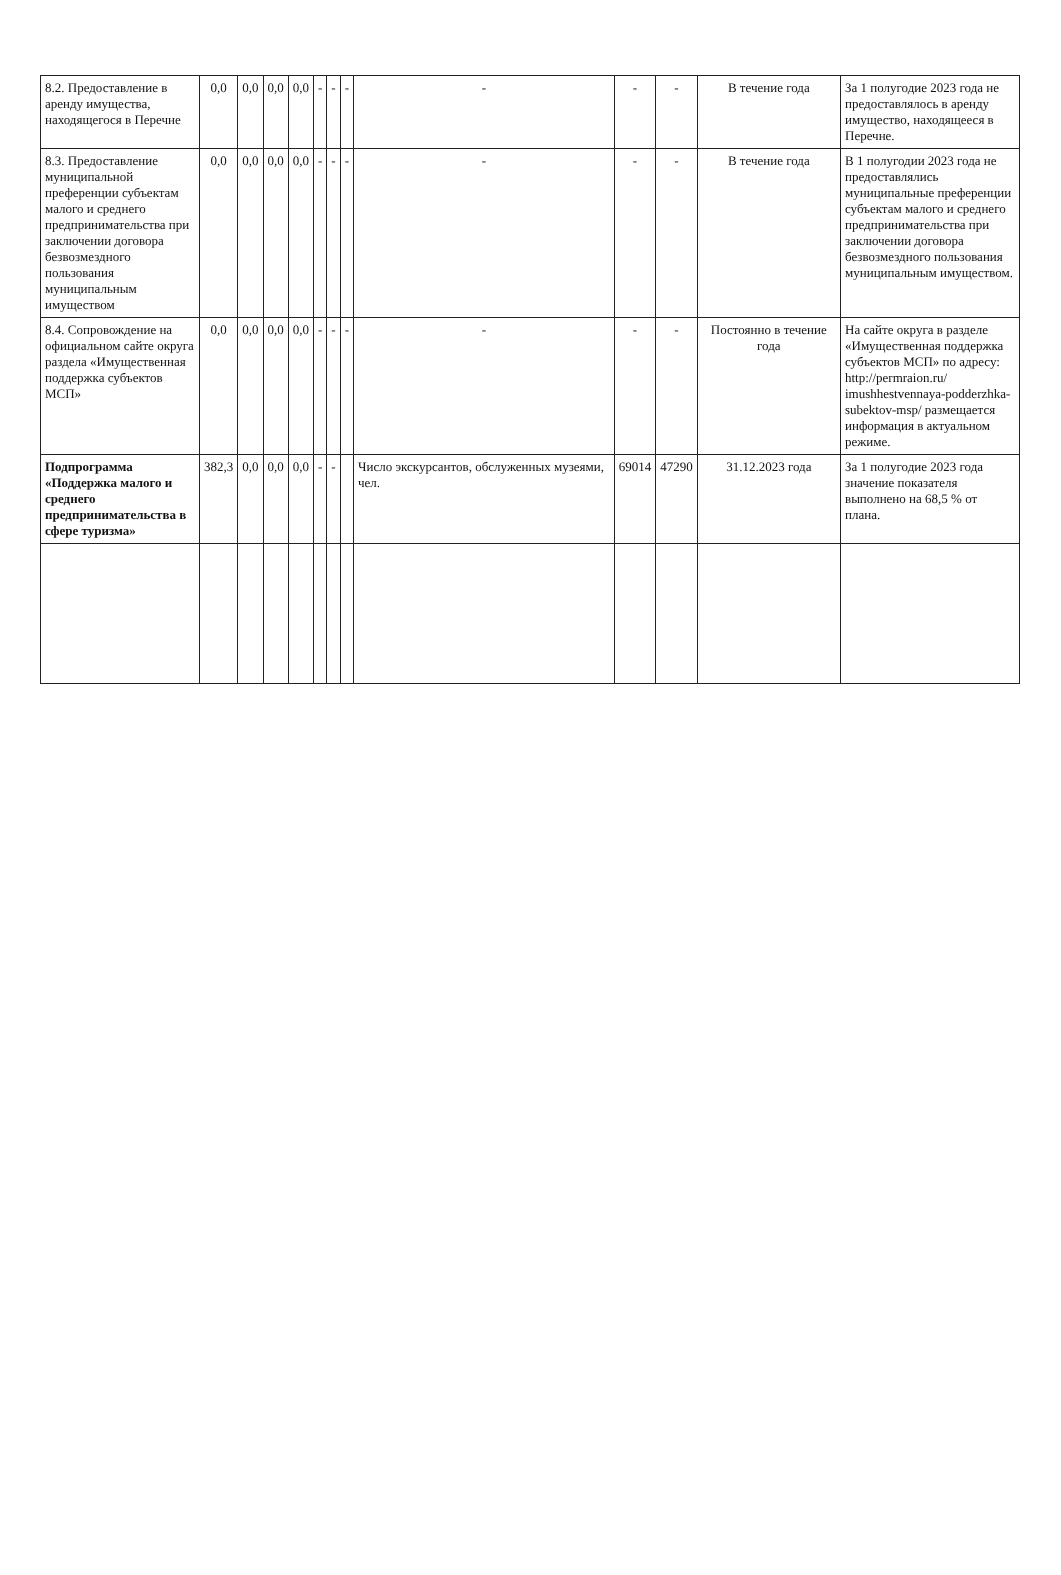| 8.2. Предоставление в аренду имущества, находящегося в Перечне | 0,0 | 0,0 | 0,0 | 0,0 | - | - | - | - | - | - | В течение года | За 1 полугодие 2023 года не предоставлялось в аренду имущество, находящееся в Перечне. |
| 8.3. Предоставление муниципальной преференции субъектам малого и среднего предпринимательства при заключении договора безвозмездного пользования муниципальным имуществом | 0,0 | 0,0 | 0,0 | 0,0 | - | - | - | - | - | - | В течение года | В 1 полугодии 2023 года не предоставлялись муниципальные преференции субъектам малого и среднего предпринимательства при заключении договора безвозмездного пользования муниципальным имуществом. |
| 8.4. Сопровождение на официальном сайте округа раздела «Имущественная поддержка субъектов МСП» | 0,0 | 0,0 | 0,0 | 0,0 | - | - | - | - | - | - | Постоянно в течение года | На сайте округа в разделе «Имущественная поддержка субъектов МСП» по адресу: http://permraion.ru/ imushhestvennaya-podderzhka-subektov-msp/ размещается информация в актуальном режиме. |
| Подпрограмма «Поддержка малого и среднего предпринимательства в сфере туризма» | 382,3 | 0,0 | 0,0 | 0,0 | - | - | | Число экскурсантов, обслуженных музеями, чел. | 69014 | 47290 | 31.12.2023 года | За 1 полугодие 2023 года значение показателя выполнено на 68,5 % от плана. |